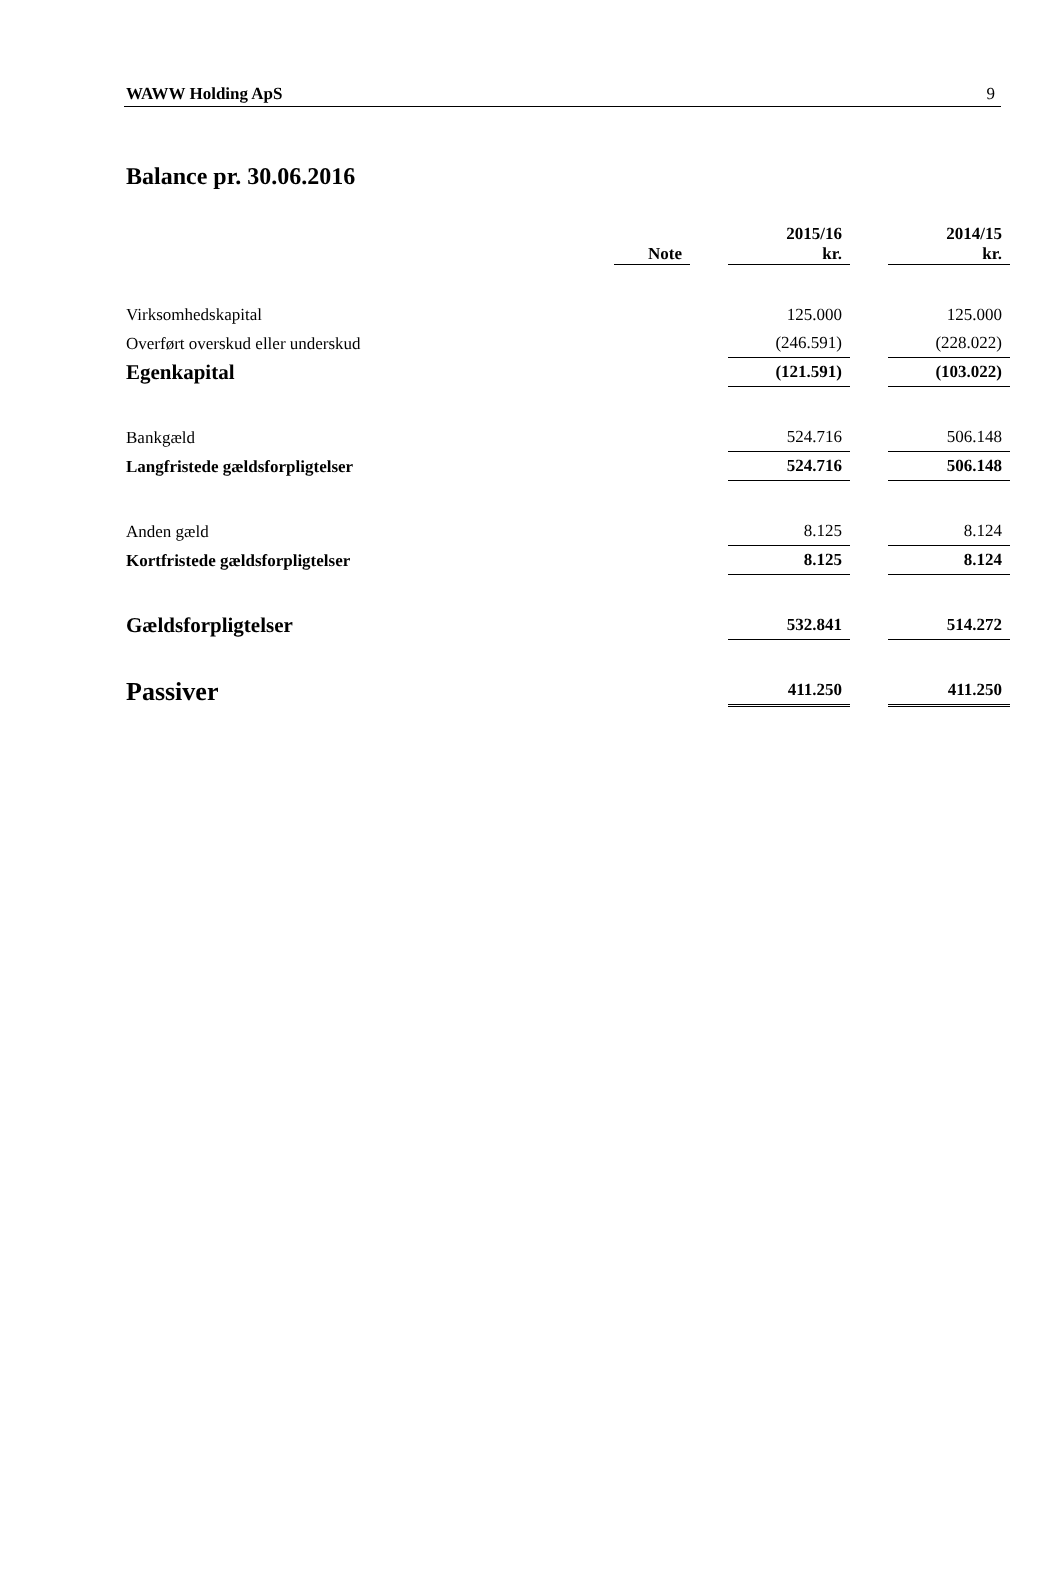WAWW Holding ApS 9
Balance pr. 30.06.2016
| | Note | | 2015/16 kr. | | 2014/15 kr. |
| --- | --- | --- | --- | --- | --- |
| Virksomhedskapital | | | 125.000 | | 125.000 |
| Overført overskud eller underskud | | | (246.591) | | (228.022) |
| Egenkapital | | | (121.591) | | (103.022) |
| Bankgæld | | | 524.716 | | 506.148 |
| Langfristede gældsforpligtelser | | | 524.716 | | 506.148 |
| Anden gæld | | | 8.125 | | 8.124 |
| Kortfristede gældsforpligtelser | | | 8.125 | | 8.124 |
| Gældsforpligtelser | | | 532.841 | | 514.272 |
| Passiver | | | 411.250 | | 411.250 |